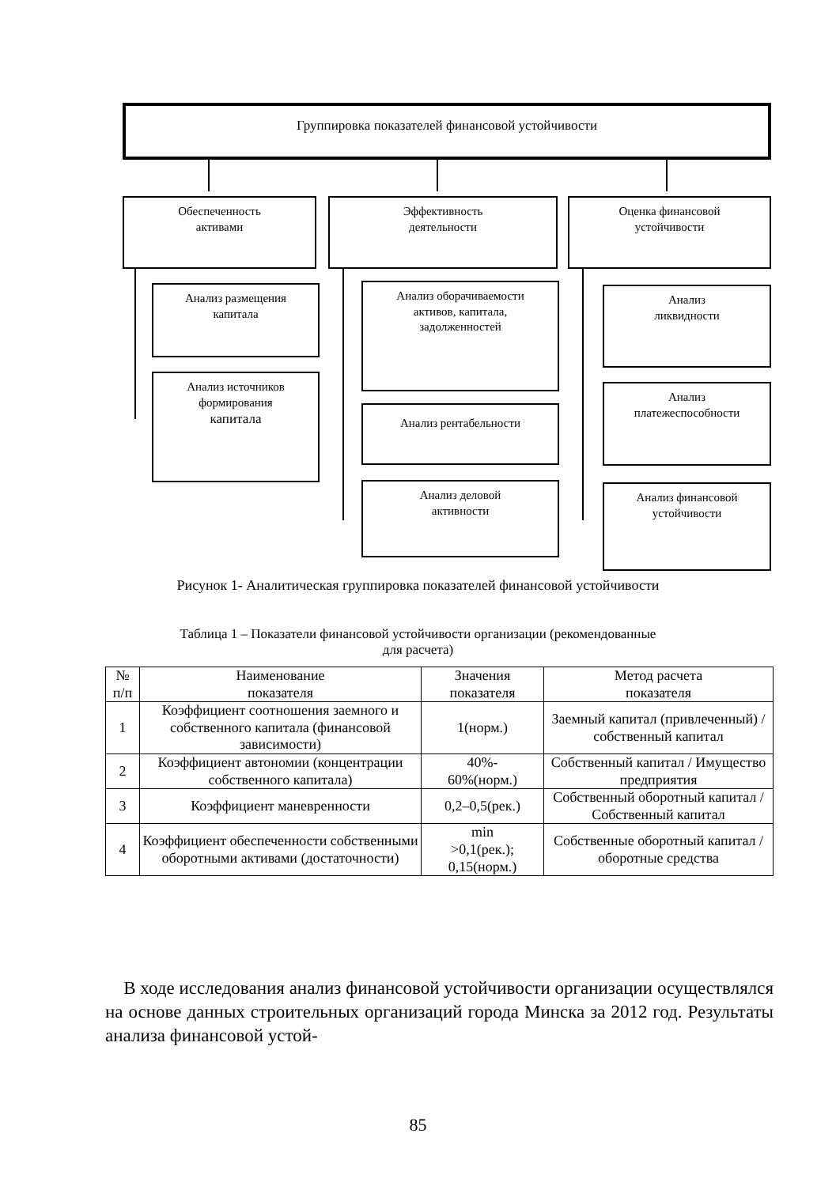Группировка показателей финансовой устойчивости
Обеспеченность
активами
Эффективность
деятельности
Оценка финансовой
устойчивости
Анализ размещения
капитала
Анализ источников
формирования
капитала
Анализ оборачиваемости
активов, капитала,
задолженностей
Анализ рентабельности
Анализ деловой
активности
Анализ
ликвидности
Анализ
платежеспособности
Анализ финансовой
устойчивости
Рисунок 1- Аналитическая группировка показателей финансовой устойчивости
Таблица 1 – Показатели финансовой устойчивости организации (рекомендованные
для расчета)
| № п/п | Наименование показателя | Значения показателя | Метод расчета показателя |
| --- | --- | --- | --- |
| 1 | Коэффициент соотношения заемного и собственного капитала (финансовой зависимости) | 1(норм.) | Заемный капитал (привлеченный) / собственный капитал |
| 2 | Коэффициент автономии (концентрации собственного капитала) | 40%- 60%(норм.) | Собственный капитал / Имущество предприятия |
| 3 | Коэффициент маневренности | 0,2–0,5(рек.) | Собственный оборотный капитал / Собственный капитал |
| 4 | Коэффициент обеспеченности собственными оборотными активами (достаточности) | min >0,1(рек.); 0,15(норм.) | Собственные оборотный капитал / оборотные средства |
В ходе исследования анализ финансовой устойчивости организации осуществлялся на основе данных строительных организаций города Минска за 2012 год. Результаты анализа финансовой устой-
85